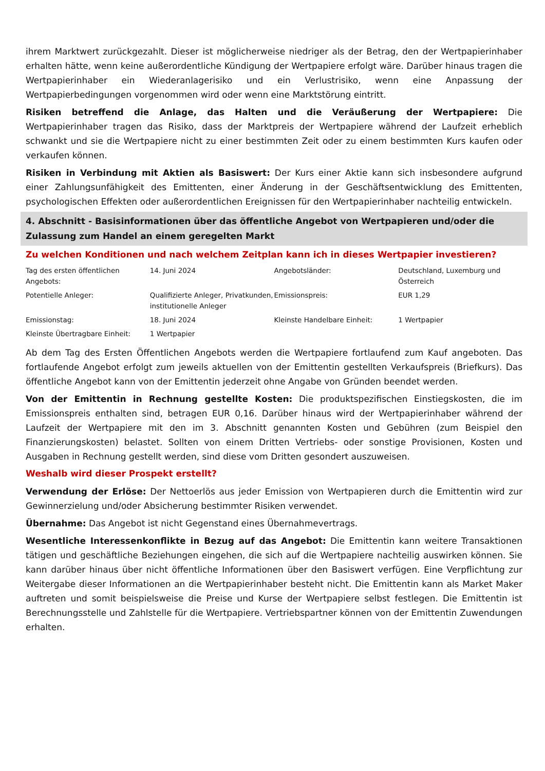ihrem Marktwert zurückgezahlt. Dieser ist möglicherweise niedriger als der Betrag, den der Wertpapierinhaber erhalten hätte, wenn keine außerordentliche Kündigung der Wertpapiere erfolgt wäre. Darüber hinaus tragen die Wertpapierinhaber ein Wiederanlagerisiko und ein Verlustrisiko, wenn eine Anpassung der Wertpapierbedingungen vorgenommen wird oder wenn eine Marktstörung eintritt.
Risiken betreffend die Anlage, das Halten und die Veräußerung der Wertpapiere: Die Wertpapierinhaber tragen das Risiko, dass der Marktpreis der Wertpapiere während der Laufzeit erheblich schwankt und sie die Wertpapiere nicht zu einer bestimmten Zeit oder zu einem bestimmten Kurs kaufen oder verkaufen können.
Risiken in Verbindung mit Aktien als Basiswert: Der Kurs einer Aktie kann sich insbesondere aufgrund einer Zahlungsunfähigkeit des Emittenten, einer Änderung in der Geschäftsentwicklung des Emittenten, psychologischen Effekten oder außerordentlichen Ereignissen für den Wertpapierinhaber nachteilig entwickeln.
4. Abschnitt - Basisinformationen über das öffentliche Angebot von Wertpapieren und/oder die Zulassung zum Handel an einem geregelten Markt
Zu welchen Konditionen und nach welchem Zeitplan kann ich in dieses Wertpapier investieren?
| Tag des ersten öffentlichen Angebots: | 14. Juni 2024 | Angebotsländer: | Deutschland, Luxemburg und Österreich |
| Potentielle Anleger: | Qualifizierte Anleger, Privatkunden, institutionelle Anleger | Emissionspreis: | EUR 1,29 |
| Emissionstag: | 18. Juni 2024 | Kleinste Handelbare Einheit: | 1 Wertpapier |
| Kleinste Übertragbare Einheit: | 1 Wertpapier | | |
Ab dem Tag des Ersten Öffentlichen Angebots werden die Wertpapiere fortlaufend zum Kauf angeboten. Das fortlaufende Angebot erfolgt zum jeweils aktuellen von der Emittentin gestellten Verkaufspreis (Briefkurs). Das öffentliche Angebot kann von der Emittentin jederzeit ohne Angabe von Gründen beendet werden.
Von der Emittentin in Rechnung gestellte Kosten: Die produktspezifischen Einstiegskosten, die im Emissionspreis enthalten sind, betragen EUR 0,16. Darüber hinaus wird der Wertpapierinhaber während der Laufzeit der Wertpapiere mit den im 3. Abschnitt genannten Kosten und Gebühren (zum Beispiel den Finanzierungskosten) belastet. Sollten von einem Dritten Vertriebs- oder sonstige Provisionen, Kosten und Ausgaben in Rechnung gestellt werden, sind diese vom Dritten gesondert auszuweisen.
Weshalb wird dieser Prospekt erstellt?
Verwendung der Erlöse: Der Nettoerlös aus jeder Emission von Wertpapieren durch die Emittentin wird zur Gewinnerzielung und/oder Absicherung bestimmter Risiken verwendet.
Übernahme: Das Angebot ist nicht Gegenstand eines Übernahmevertrags.
Wesentliche Interessenkonflikte in Bezug auf das Angebot: Die Emittentin kann weitere Transaktionen tätigen und geschäftliche Beziehungen eingehen, die sich auf die Wertpapiere nachteilig auswirken können. Sie kann darüber hinaus über nicht öffentliche Informationen über den Basiswert verfügen. Eine Verpflichtung zur Weitergabe dieser Informationen an die Wertpapierinhaber besteht nicht. Die Emittentin kann als Market Maker auftreten und somit beispielsweise die Preise und Kurse der Wertpapiere selbst festlegen. Die Emittentin ist Berechnungsstelle und Zahlstelle für die Wertpapiere. Vertriebspartner können von der Emittentin Zuwendungen erhalten.